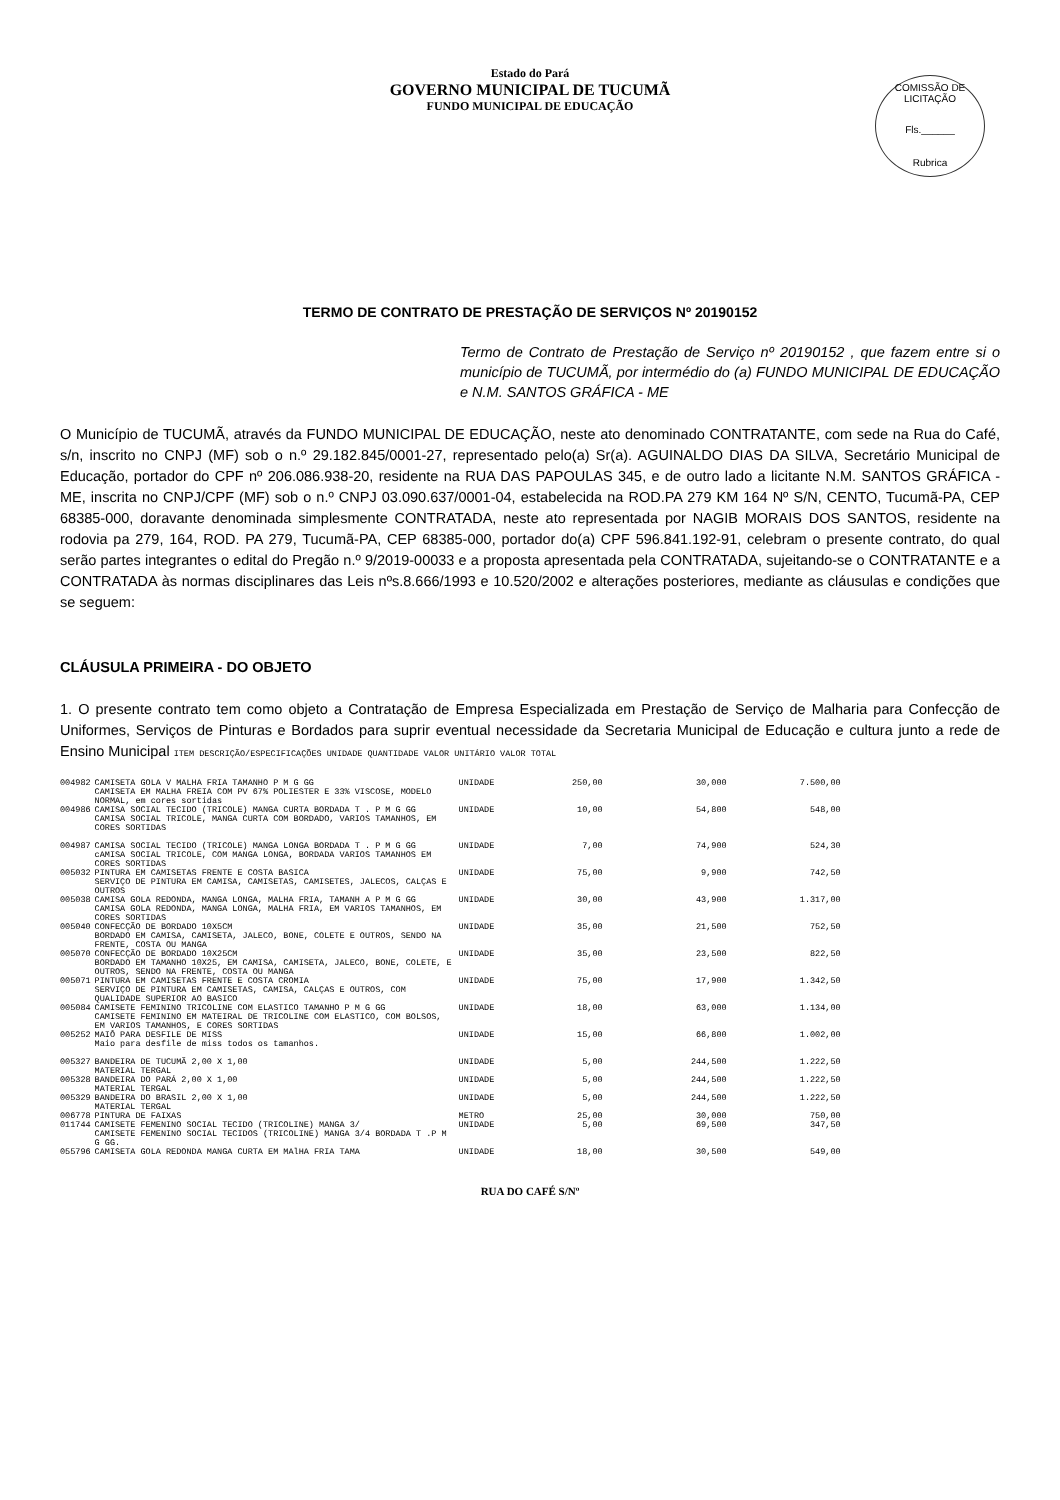Estado do Pará
GOVERNO MUNICIPAL DE TUCUMÃ
FUNDO MUNICIPAL DE EDUCAÇÃO
COMISSÃO DE LICITAÇÃO
Fls.______
Rubrica
TERMO DE CONTRATO DE PRESTAÇÃO DE SERVIÇOS Nº 20190152
Termo de Contrato de Prestação de Serviço nº 20190152 , que fazem entre si o município de TUCUMÃ, por intermédio do (a) FUNDO MUNICIPAL DE EDUCAÇÃO e N.M. SANTOS GRÁFICA - ME
O Município de TUCUMÃ, através da FUNDO MUNICIPAL DE EDUCAÇÃO, neste ato denominado CONTRATANTE, com sede na Rua do Café, s/n, inscrito no CNPJ (MF) sob o n.º 29.182.845/0001-27, representado pelo(a) Sr(a). AGUINALDO DIAS DA SILVA, Secretário Municipal de Educação, portador do CPF nº 206.086.938-20, residente na RUA DAS PAPOULAS 345, e de outro lado a licitante N.M. SANTOS GRÁFICA - ME, inscrita no CNPJ/CPF (MF) sob o n.º CNPJ 03.090.637/0001-04, estabelecida na ROD.PA 279 KM 164 Nº S/N, CENTO, Tucumã-PA, CEP 68385-000, doravante denominada simplesmente CONTRATADA, neste ato representada por NAGIB MORAIS DOS SANTOS, residente na rodovia pa 279, 164, ROD. PA 279, Tucumã-PA, CEP 68385-000, portador do(a) CPF 596.841.192-91, celebram o presente contrato, do qual serão partes integrantes o edital do Pregão n.º 9/2019-00033 e a proposta apresentada pela CONTRATADA, sujeitando-se o CONTRATANTE e a CONTRATADA às normas disciplinares das Leis nºs.8.666/1993 e 10.520/2002 e alterações posteriores, mediante as cláusulas e condições que se seguem:
CLÁUSULA PRIMEIRA - DO OBJETO
1. O presente contrato tem como objeto a Contratação de Empresa Especializada em Prestação de Serviço de Malharia para Confecção de Uniformes, Serviços de Pinturas e Bordados para suprir eventual necessidade da Secretaria Municipal de Educação e cultura junto a rede de Ensino Municipal ITEM DESCRIÇÃO/ESPECIFICAÇÕES UNIDADE QUANTIDADE VALOR UNITÁRIO VALOR TOTAL
| 004982 | CAMISETA GOLA V MALHA FRIA TAMANHO P M G GG CAMISETA EM MALHA FREIA COM PV 67% POLIESTER E 33% VISCOSE, MODELO NORMAL, em cores sortidas | UNIDADE | 250,00 | 30,000 | 7.500,00 |
| 004986 | CAMISA SOCIAL TECIDO (TRICOLE) MANGA CURTA BORDADA T . P M G GG CAMISA SOCIAL TRICOLE, MANGA CURTA COM BORDADO, VARIOS TAMANHOS, EM CORES SORTIDAS | UNIDADE | 10,00 | 54,800 | 548,00 |
| 004987 | CAMISA SOCIAL TECIDO (TRICOLE) MANGA LONGA BORDADA T . P M G GG cAMISA SOCIAL TRICOLE, COM MANGA LONGA, BORDADA VARIOS TAMANHOS EM CORES SORTIDAS | UNIDADE | 7,00 | 74,900 | 524,30 |
| 005032 | PINTURA EM CAMISETAS FRENTE E COSTA BASICA SERVIÇO DE PINTURA EM CAMISA, CAMISETAS, CAMISETES, JALECOS, CALÇAS E OUTROS | UNIDADE | 75,00 | 9,900 | 742,50 |
| 005038 | CAMISA GOLA REDONDA, MANGA LONGA, MALHA FRIA, TAMANH A P M G GG CAMISA GOLA REDONDA, MANGA LONGA, MALHA FRIA, EM VARIOS TAMANHOS, EM CORES SORTIDAS | UNIDADE | 30,00 | 43,900 | 1.317,00 |
| 005040 | CONFECÇÃO DE BORDADO 10X5CM BORDADO EM CAMISA, CAMISETA, JALECO, BONE, COLETE E OUTROS, SENDO NA FRENTE, COSTA OU MANGA | UNIDADE | 35,00 | 21,500 | 752,50 |
| 005070 | CONFECÇÃO DE BORDADO 10X25CM BORDADO EM TAMANHO 10X25, EM CAMISA, CAMISETA, JALECO, BONE, COLETE, E OUTROS, SENDO NA FRENTE, COSTA OU MANGA | UNIDADE | 35,00 | 23,500 | 822,50 |
| 005071 | PINTURA EM CAMISETAS FRENTE E COSTA CROMIA SERVIÇO DE PINTURA EM CAMISETAS, CAMISA, CALÇAS E OUTROS, COM QUALIDADE SUPERIOR AO BASICO | UNIDADE | 75,00 | 17,900 | 1.342,50 |
| 005084 | CAMISETE FEMININO TRICOLINE COM ELASTICO TAMANHO P M G GG CAMISETE FEMININO EM MATEIRAL DE TRICOLINE COM ELASTICO, COM BOLSOS, EM VARIOS TAMANHOS, E CORES SORTIDAS | UNIDADE | 18,00 | 63,000 | 1.134,00 |
| 005252 | MAIÔ PARA DESFILE DE MISS Maio para desfile de miss todos os tamanhos. | UNIDADE | 15,00 | 66,800 | 1.002,00 |
| 005327 | BANDEIRA DE TUCUMÃ 2,00 X 1,00 MATERIAL TERGAL | UNIDADE | 5,00 | 244,500 | 1.222,50 |
| 005328 | BANDEIRA DO PARÁ 2,00 X 1,00 MATERIAL TERGAL | UNIDADE | 5,00 | 244,500 | 1.222,50 |
| 005329 | BANDEIRA DO BRASIL 2,00 X 1,00 MATERIAL TERGAL | UNIDADE | 5,00 | 244,500 | 1.222,50 |
| 006778 | PINTURA DE FAIXAS | METRO | 25,00 | 30,000 | 750,00 |
| 011744 | CAMISETE FEMENINO SOCIAL TECIDO (TRICOLINE) MANGA 3/ CAMISETE FEMENINO SOCIAL TECIDOS (TRICOLINE) MANGA 3/4 BORDADA T .P M G GG. | UNIDADE | 5,00 | 69,500 | 347,50 |
| 055796 | CAMISETA GOLA REDONDA MANGA CURTA EM MAlHA FRIA TAMA | UNIDADE | 18,00 | 30,500 | 549,00 |
RUA DO CAFÉ S/Nº